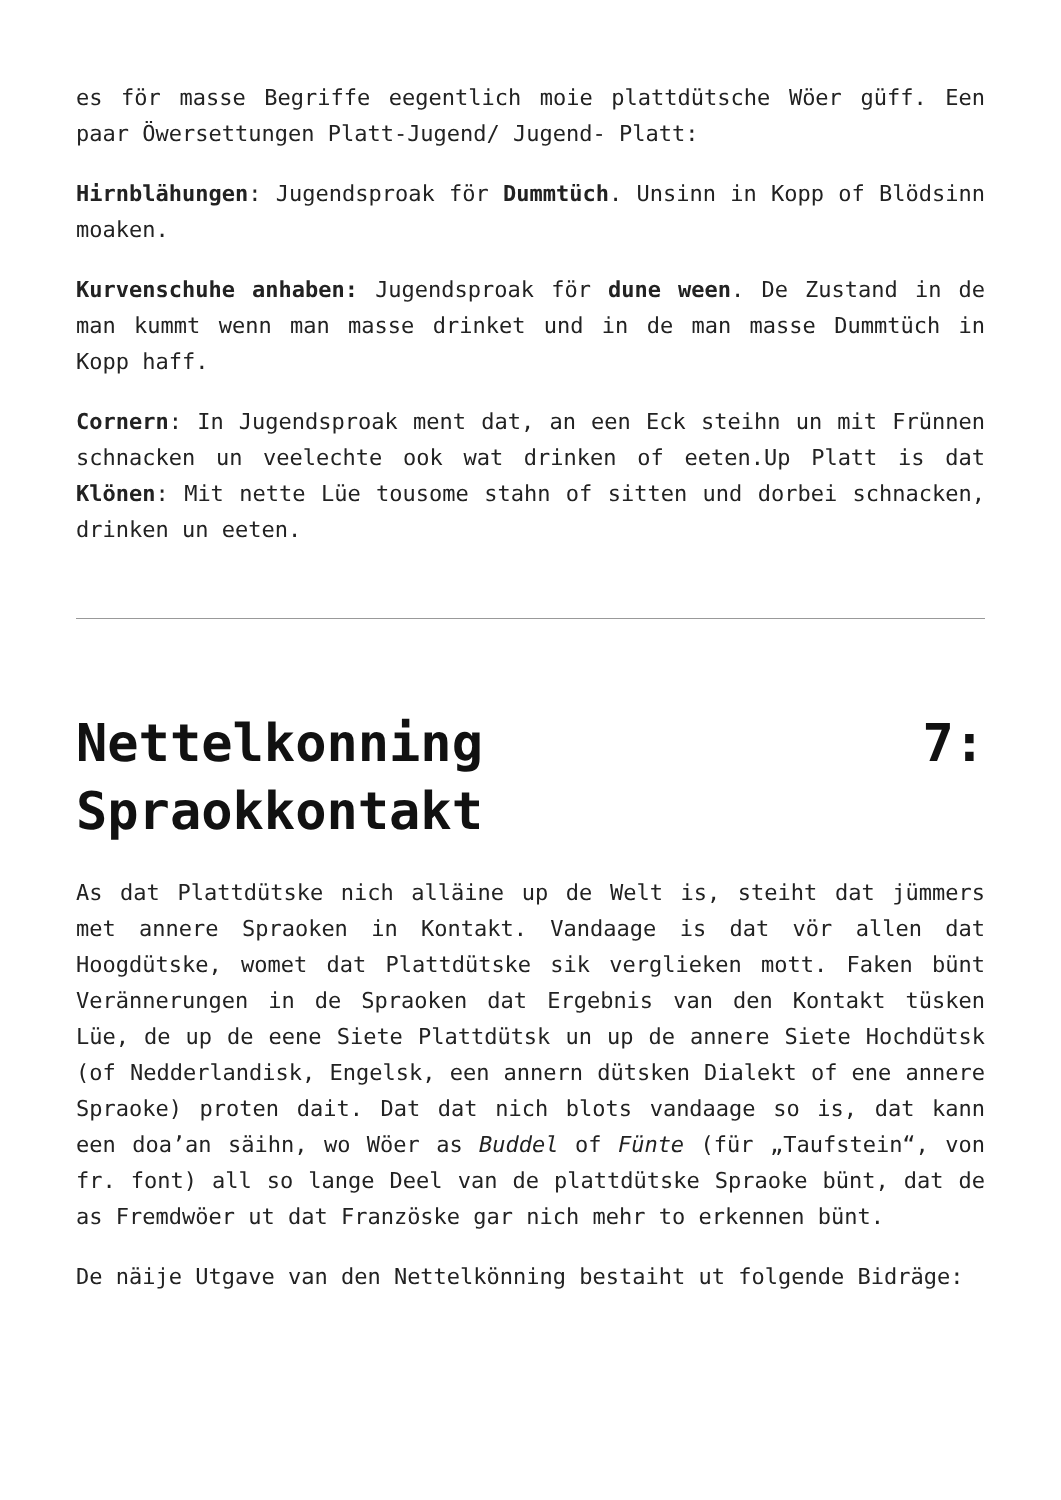es för masse Begriffe eegentlich moie plattdütsche Wöer güff. Een paar Öwersettungen Platt-Jugend/ Jugend- Platt:
Hirnblähungen: Jugendsproak för Dummtüch. Unsinn in Kopp of Blödsinn moaken.
Kurvenschuhe anhaben: Jugendsproak för dune ween. De Zustand in de man kummt wenn man masse drinket und in de man masse Dummtüch in Kopp haff.
Cornern: In Jugendsproak ment dat, an een Eck steihn un mit Frünnen schnacken un veelechte ook wat drinken of eeten.Up Platt is dat Klönen: Mit nette Lüe tousome stahn of sitten und dorbei schnacken, drinken un eeten.
Nettelkonning 7:
Spraokkontakt
As dat Plattdütske nich alläine up de Welt is, steiht dat jümmers met annere Spraoken in Kontakt. Vandaage is dat vör allen dat Hoogdütske, womet dat Plattdütske sik verglieken mott. Faken bünt Verännerungen in de Spraoken dat Ergebnis van den Kontakt tüsken Lüe, de up de eene Siete Plattdütsk un up de annere Siete Hochdütsk (of Nedderlandisk, Engelsk, een annern dütsken Dialekt of ene annere Spraoke) proten dait. Dat dat nich blots vandaage so is, dat kann een doa’an säihn, wo Wöer as Buddel of Fünte (für „Taufstein“, von fr. font) all so lange Deel van de plattdütske Spraoke bünt, dat de as Fremdwöer ut dat Französke gar nich mehr to erkennen bünt.
De näije Utgave van den Nettelkönning bestaiht ut folgende Bidräge: